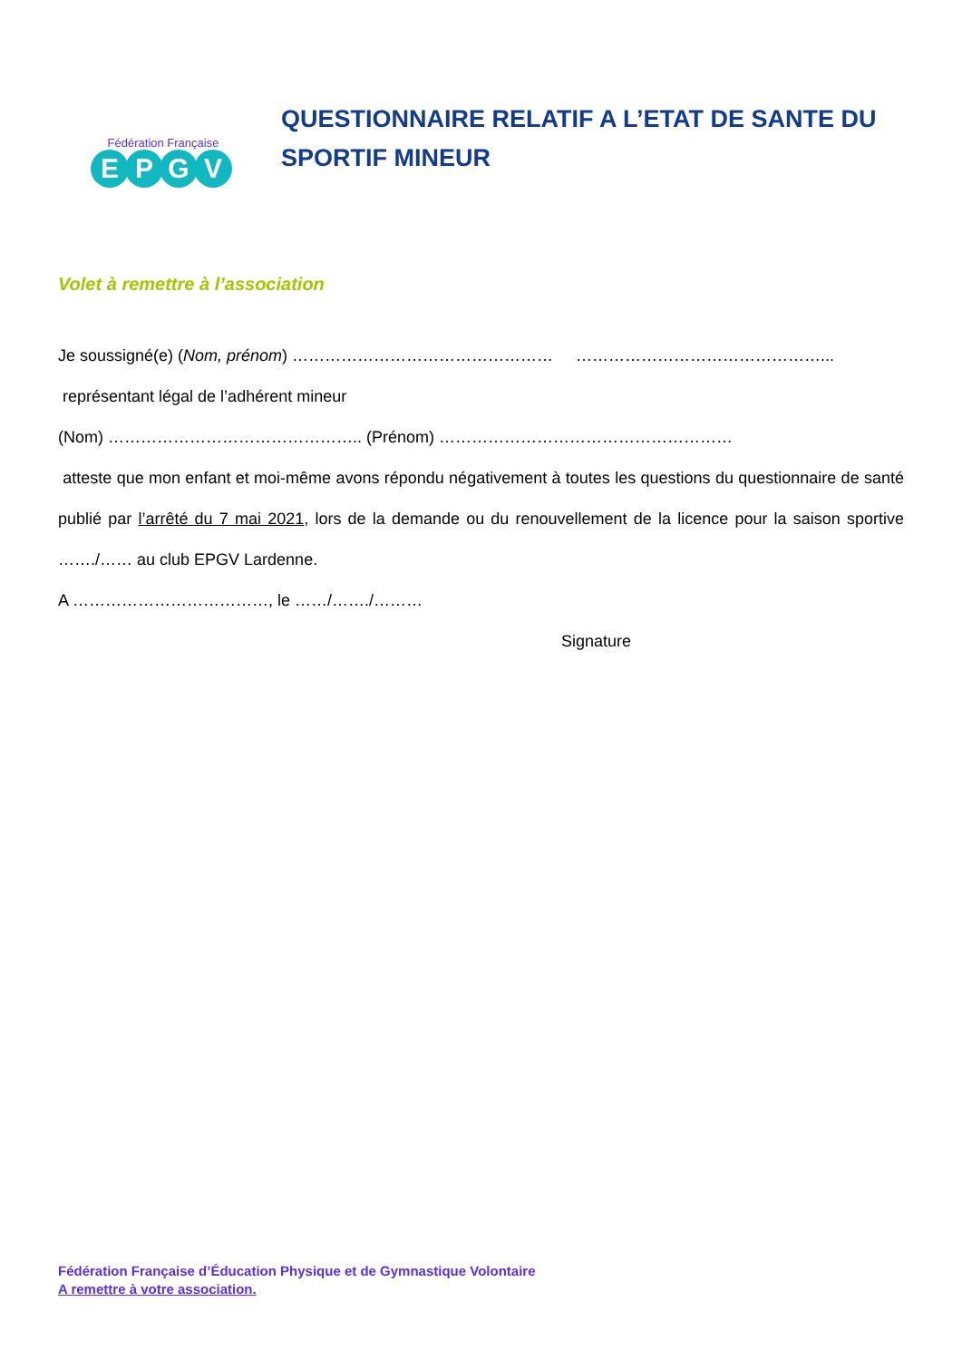Fédération Française
EPGV
QUESTIONNAIRE RELATIF A L’ETAT DE SANTE DU SPORTIF MINEUR
Volet à remettre à l’association
Je soussigné(e) (Nom, prénom) ………………………………………… ………………………………………...
représentant légal de l’adhérent mineur
(Nom) ……………………………………….. (Prénom) ………………………………………………
atteste que mon enfant et moi-même avons répondu négativement à toutes les questions du questionnaire de santé publié par l’arrêté du 7 mai 2021, lors de la demande ou du renouvellement de la licence pour la saison sportive ……./…… au club EPGV Lardenne.
A ………………………………, le ……/……./………
Signature
Fédération Française d’Éducation Physique et de Gymnastique Volontaire
A remettre à votre association.